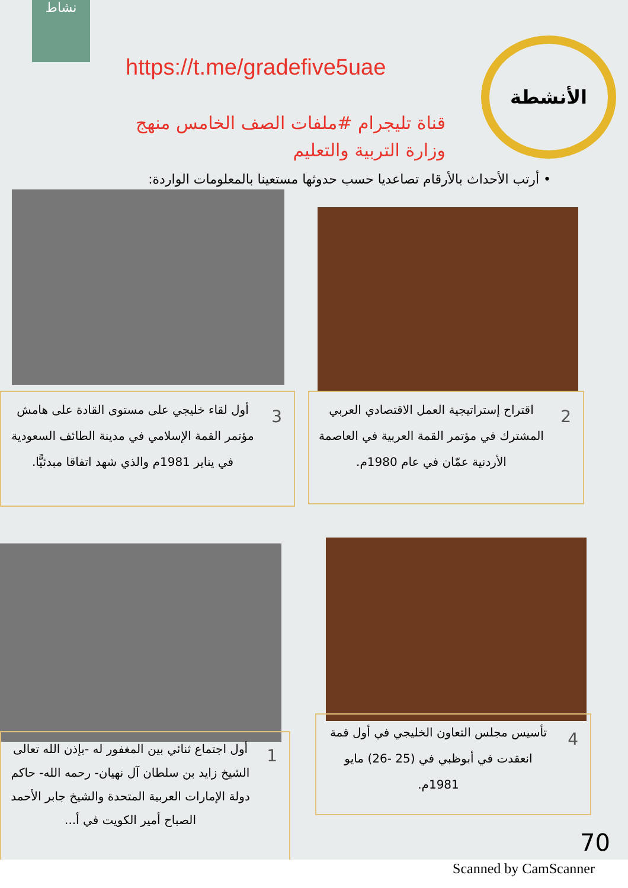نشاط
الأنشطة
https://t.me/gradefive5uae
قناة تليجرام #ملفات الصف الخامس منهج وزارة التربية والتعليم
• أرتب الأحداث بالأرقام تصاعديا حسب حدوثها مستعينا بالمعلومات الواردة:
2
اقتراح إستراتيجية العمل الاقتصادي العربي المشترك في مؤتمر القمة العربية في العاصمة الأردنية عمّان في عام 1980م.
3
أول لقاء خليجي على مستوى القادة على هامش مؤتمر القمة الإسلامي في مدينة الطائف السعودية في يناير 1981م والذي شهد اتفاقا مبدئيًّا.
4
تأسيس مجلس التعاون الخليجي في أول قمة انعقدت في أبوظبي في (25 -26) مايو 1981م.
1
أول اجتماع ثنائي بين المغفور له -بإذن الله تعالى الشيخ زايد بن سلطان آل نهيان- رحمه الله- حاكم دولة الإمارات العربية المتحدة والشيخ جابر الأحمد الصباح أمير الكويت في أ...
70
Scanned by CamScanner